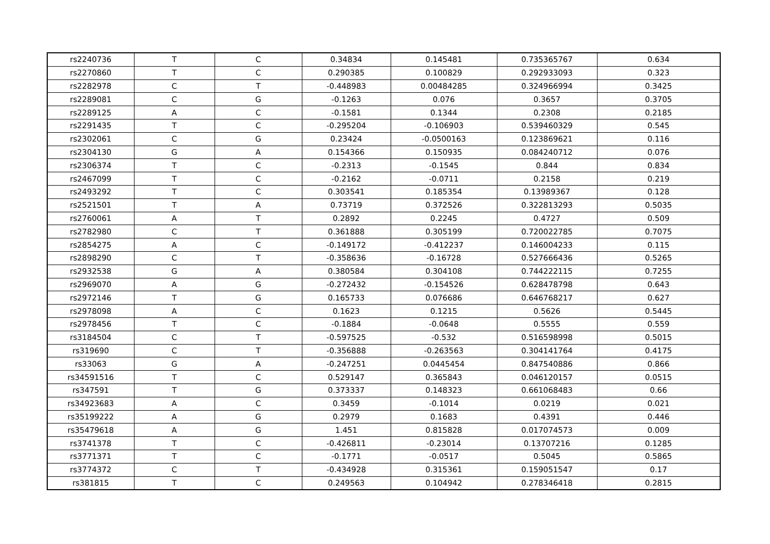| rs2240736 | T | C | 0.34834 | 0.145481 | 0.735365767 | 0.634 |
| rs2270860 | T | C | 0.290385 | 0.100829 | 0.292933093 | 0.323 |
| rs2282978 | C | T | -0.448983 | 0.00484285 | 0.324966994 | 0.3425 |
| rs2289081 | C | G | -0.1263 | 0.076 | 0.3657 | 0.3705 |
| rs2289125 | A | C | -0.1581 | 0.1344 | 0.2308 | 0.2185 |
| rs2291435 | T | C | -0.295204 | -0.106903 | 0.539460329 | 0.545 |
| rs2302061 | C | G | 0.23424 | -0.0500163 | 0.123869621 | 0.116 |
| rs2304130 | G | A | 0.154366 | 0.150935 | 0.084240712 | 0.076 |
| rs2306374 | T | C | -0.2313 | -0.1545 | 0.844 | 0.834 |
| rs2467099 | T | C | -0.2162 | -0.0711 | 0.2158 | 0.219 |
| rs2493292 | T | C | 0.303541 | 0.185354 | 0.13989367 | 0.128 |
| rs2521501 | T | A | 0.73719 | 0.372526 | 0.322813293 | 0.5035 |
| rs2760061 | A | T | 0.2892 | 0.2245 | 0.4727 | 0.509 |
| rs2782980 | C | T | 0.361888 | 0.305199 | 0.720022785 | 0.7075 |
| rs2854275 | A | C | -0.149172 | -0.412237 | 0.146004233 | 0.115 |
| rs2898290 | C | T | -0.358636 | -0.16728 | 0.527666436 | 0.5265 |
| rs2932538 | G | A | 0.380584 | 0.304108 | 0.744222115 | 0.7255 |
| rs2969070 | A | G | -0.272432 | -0.154526 | 0.628478798 | 0.643 |
| rs2972146 | T | G | 0.165733 | 0.076686 | 0.646768217 | 0.627 |
| rs2978098 | A | C | 0.1623 | 0.1215 | 0.5626 | 0.5445 |
| rs2978456 | T | C | -0.1884 | -0.0648 | 0.5555 | 0.559 |
| rs3184504 | C | T | -0.597525 | -0.532 | 0.516598998 | 0.5015 |
| rs319690 | C | T | -0.356888 | -0.263563 | 0.304141764 | 0.4175 |
| rs33063 | G | A | -0.247251 | 0.0445454 | 0.847540886 | 0.866 |
| rs34591516 | T | C | 0.529147 | 0.365843 | 0.046120157 | 0.0515 |
| rs347591 | T | G | 0.373337 | 0.148323 | 0.661068483 | 0.66 |
| rs34923683 | A | C | 0.3459 | -0.1014 | 0.0219 | 0.021 |
| rs35199222 | A | G | 0.2979 | 0.1683 | 0.4391 | 0.446 |
| rs35479618 | A | G | 1.451 | 0.815828 | 0.017074573 | 0.009 |
| rs3741378 | T | C | -0.426811 | -0.23014 | 0.13707216 | 0.1285 |
| rs3771371 | T | C | -0.1771 | -0.0517 | 0.5045 | 0.5865 |
| rs3774372 | C | T | -0.434928 | 0.315361 | 0.159051547 | 0.17 |
| rs381815 | T | C | 0.249563 | 0.104942 | 0.278346418 | 0.2815 |